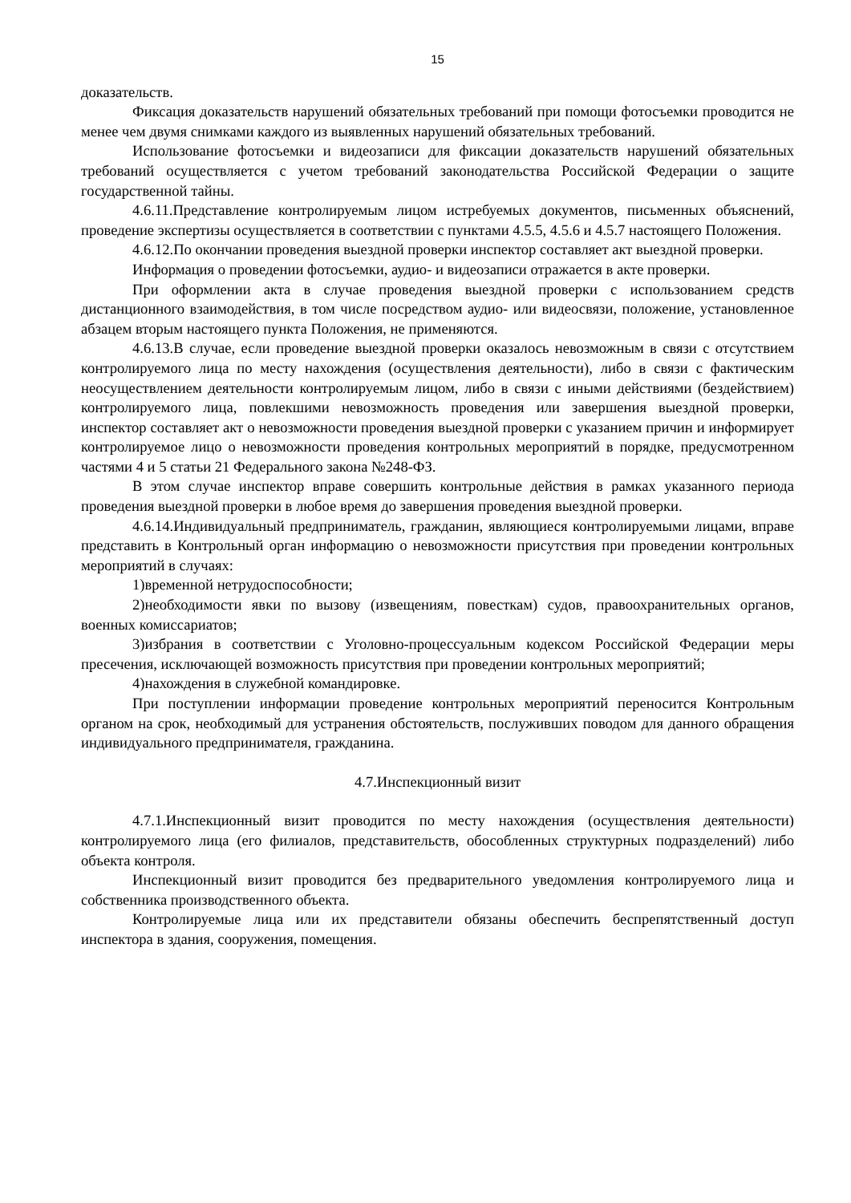15
доказательств.
Фиксация доказательств нарушений обязательных требований при помощи фотосъемки проводится не менее чем двумя снимками каждого из выявленных нарушений обязательных требований.
Использование фотосъемки и видеозаписи для фиксации доказательств нарушений обязательных требований осуществляется с учетом требований законодательства Российской Федерации о защите государственной тайны.
4.6.11.Представление контролируемым лицом истребуемых документов, письменных объяснений, проведение экспертизы осуществляется в соответствии с пунктами 4.5.5, 4.5.6 и 4.5.7 настоящего Положения.
4.6.12.По окончании проведения выездной проверки инспектор составляет акт выездной проверки.
Информация о проведении фотосъемки, аудио- и видеозаписи отражается в акте проверки.
При оформлении акта в случае проведения выездной проверки с использованием средств дистанционного взаимодействия, в том числе посредством аудио- или видеосвязи, положение, установленное абзацем вторым настоящего пункта Положения, не применяются.
4.6.13.В случае, если проведение выездной проверки оказалось невозможным в связи с отсутствием контролируемого лица по месту нахождения (осуществления деятельности), либо в связи с фактическим неосуществлением деятельности контролируемым лицом, либо в связи с иными действиями (бездействием) контролируемого лица, повлекшими невозможность проведения или завершения выездной проверки, инспектор составляет акт о невозможности проведения выездной проверки с указанием причин и информирует контролируемое лицо о невозможности проведения контрольных мероприятий в порядке, предусмотренном частями 4 и 5 статьи 21 Федерального закона №248-ФЗ.
В этом случае инспектор вправе совершить контрольные действия в рамках указанного периода проведения выездной проверки в любое время до завершения проведения выездной проверки.
4.6.14.Индивидуальный предприниматель, гражданин, являющиеся контролируемыми лицами, вправе представить в Контрольный орган информацию о невозможности присутствия при проведении контрольных мероприятий в случаях:
1)временной нетрудоспособности;
2)необходимости явки по вызову (извещениям, повесткам) судов, правоохранительных органов, военных комиссариатов;
3)избрания в соответствии с Уголовно-процессуальным кодексом Российской Федерации меры пресечения, исключающей возможность присутствия при проведении контрольных мероприятий;
4)нахождения в служебной командировке.
При поступлении информации проведение контрольных мероприятий переносится Контрольным органом на срок, необходимый для устранения обстоятельств, послуживших поводом для данного обращения индивидуального предпринимателя, гражданина.
4.7.Инспекционный визит
4.7.1.Инспекционный визит проводится по месту нахождения (осуществления деятельности) контролируемого лица (его филиалов, представительств, обособленных структурных подразделений) либо объекта контроля.
Инспекционный визит проводится без предварительного уведомления контролируемого лица и собственника производственного объекта.
Контролируемые лица или их представители обязаны обеспечить беспрепятственный доступ инспектора в здания, сооружения, помещения.